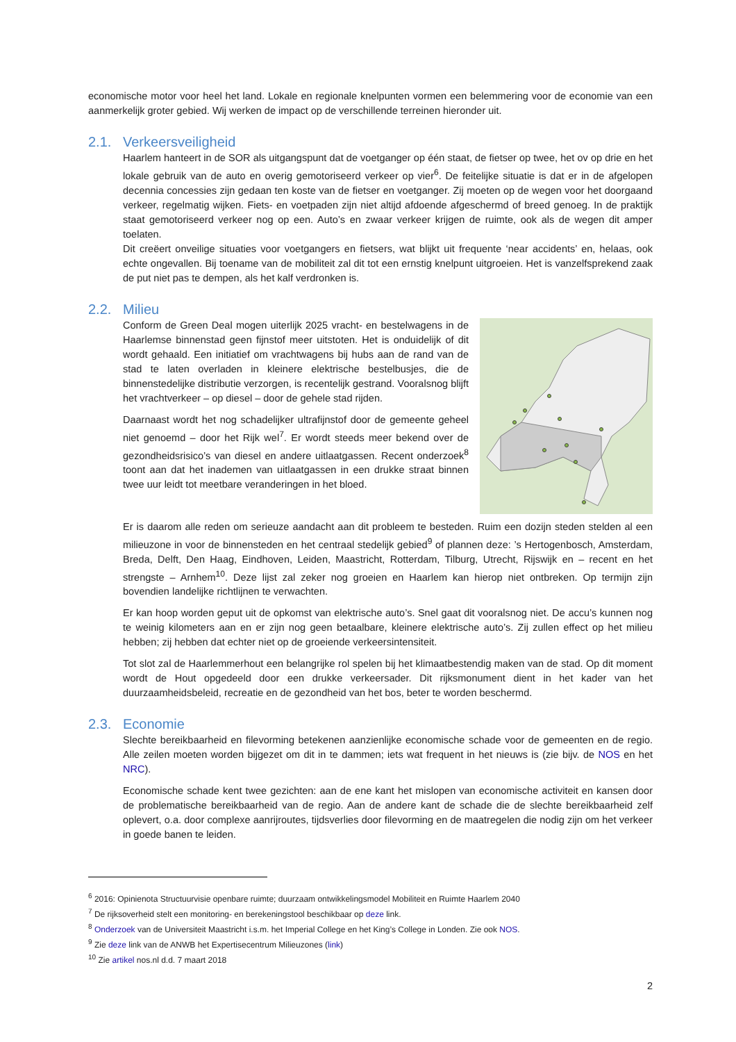economische motor voor heel het land. Lokale en regionale knelpunten vormen een belemmering voor de economie van een aanmerkelijk groter gebied. Wij werken de impact op de verschillende terreinen hieronder uit.
2.1. Verkeersveiligheid
Haarlem hanteert in de SOR als uitgangspunt dat de voetganger op één staat, de fietser op twee, het ov op drie en het lokale gebruik van de auto en overig gemotoriseerd verkeer op vier<sup>6</sup>. De feitelijke situatie is dat er in de afgelopen decennia concessies zijn gedaan ten koste van de fietser en voetganger. Zij moeten op de wegen voor het doorgaand verkeer, regelmatig wijken. Fiets- en voetpaden zijn niet altijd afdoende afgeschermd of breed genoeg. In de praktijk staat gemotoriseerd verkeer nog op een. Auto’s en zwaar verkeer krijgen de ruimte, ook als de wegen dit amper toelaten.
Dit creëert onveilige situaties voor voetgangers en fietsers, wat blijkt uit frequente ‘near accidents’ en, helaas, ook echte ongevallen. Bij toename van de mobiliteit zal dit tot een ernstig knelpunt uitgroeien. Het is vanzelfsprekend zaak de put niet pas te dempen, als het kalf verdronken is.
2.2. Milieu
Conform de Green Deal mogen uiterlijk 2025 vracht- en bestelwagens in de Haarlemse binnenstad geen fijnstof meer uitstoten. Het is onduidelijk of dit wordt gehaald. Een initiatief om vrachtwagens bij hubs aan de rand van de stad te laten overladen in kleinere elektrische bestelbusjes, die de binnenstedelijke distributie verzorgen, is recentelijk gestrand. Vooralsnog blijft het vrachtverkeer – op diesel – door de gehele stad rijden.
Daarnaast wordt het nog schadelijker ultrafijnstof door de gemeente geheel niet genoemd – door het Rijk wel<sup>7</sup>. Er wordt steeds meer bekend over de gezondheidsrisico’s van diesel en andere uitlaatgassen. Recent onderzoek<sup>8</sup> toont aan dat het inademen van uitlaatgassen in een drukke straat binnen twee uur leidt tot meetbare veranderingen in het bloed.
Er is daarom alle reden om serieuze aandacht aan dit probleem te besteden. Ruim een dozijn steden stelden al een milieuzone in voor de binnensteden en het centraal stedelijk gebied<sup>9</sup> of plannen deze: ’s Hertogenbosch, Amsterdam, Breda, Delft, Den Haag, Eindhoven, Leiden, Maastricht, Rotterdam, Tilburg, Utrecht, Rijswijk en – recent en het strengste – Arnhem<sup>10</sup>. Deze lijst zal zeker nog groeien en Haarlem kan hierop niet ontbreken. Op termijn zijn bovendien landelijke richtlijnen te verwachten.
Er kan hoop worden geput uit de opkomst van elektrische auto’s. Snel gaat dit vooralsnog niet. De accu’s kunnen nog te weinig kilometers aan en er zijn nog geen betaalbare, kleinere elektrische auto’s. Zij zullen effect op het milieu hebben; zij hebben dat echter niet op de groeiende verkeersintensiteit.
Tot slot zal de Haarlemmerhout een belangrijke rol spelen bij het klimaatbestendig maken van de stad. Op dit moment wordt de Hout opgedeeld door een drukke verkeersader. Dit rijksmonument dient in het kader van het duurzaamheidsbeleid, recreatie en de gezondheid van het bos, beter te worden beschermd.
2.3. Economie
Slechte bereikbaarheid en filevorming betekenen aanzienlijke economische schade voor de gemeenten en de regio. Alle zeilen moeten worden bijgezet om dit in te dammen; iets wat frequent in het nieuws is (zie bijv. de NOS en het NRC).
Economische schade kent twee gezichten: aan de ene kant het mislopen van economische activiteit en kansen door de problematische bereikbaarheid van de regio. Aan de andere kant de schade die de slechte bereikbaarheid zelf oplevert, o.a. door complexe aanrijroutes, tijdsverlies door filevorming en de maatregelen die nodig zijn om het verkeer in goede banen te leiden.
<sup>6</sup> 2016: Opinienota Structuurvisie openbare ruimte; duurzaam ontwikkelingsmodel Mobiliteit en Ruimte Haarlem 2040
<sup>7</sup> De rijksoverheid stelt een monitoring- en berekeningstool beschikbaar op deze link.
<sup>8</sup> Onderzoek van de Universiteit Maastricht i.s.m. het Imperial College en het King’s College in Londen. Zie ook NOS.
<sup>9</sup> Zie deze link van de ANWB het Expertisecentrum Milieuzones (link)
<sup>10</sup> Zie artikel nos.nl d.d. 7 maart 2018
2